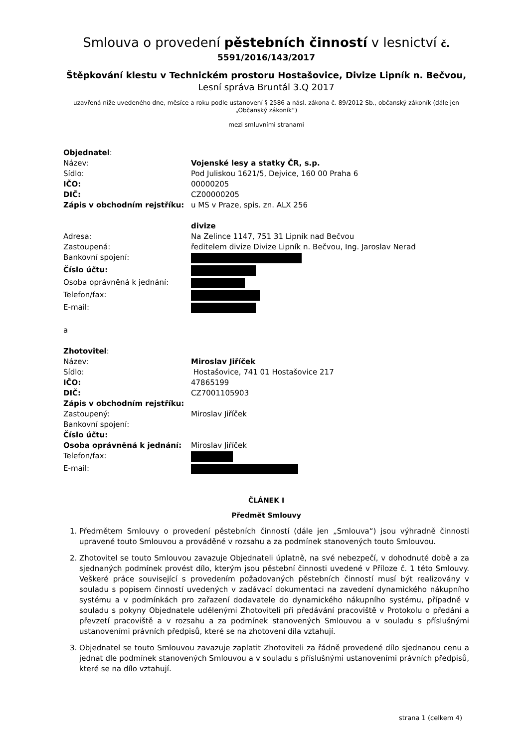Smlouva o provedení pěstebních činností v lesnictví č.
5591/2016/143/2017
Štěpkování klestu v Technickém prostoru Hostašovice, Divize Lipník n. Bečvou,
Lesní správa Bruntál 3.Q 2017
uzavřená níže uvedeného dne, měsíce a roku podle ustanovení § 2586 a násl. zákona č. 89/2012 Sb., občanský zákoník (dále jen „Občanský zákoník“)
mezi smluvními stranami
| Objednatel : | |
| Název: | Vojenské lesy a statky ČR, s.p. |
| Sídlo: | Pod Juliskou 1621/5, Dejvice, 160 00 Praha 6 |
| IČO: | 00000205 |
| DIČ: | CZ00000205 |
| Zápis v obchodním rejstříku: | u MS v Praze, spis. zn. ALX 256 |
| | divize |
| Adresa: | Na Zelince 1147, 751 31 Lipník nad Bečvou |
| Zastoupená: | ředitelem divize Divize Lipník n. Bečvou, Ing. Jaroslav Nerad |
| Bankovní spojení: | |
| Číslo účtu: | |
| Osoba oprávněná k jednání: | |
| Telefon/fax: | |
| E-mail: | |
| a | |
| Zhotovitel : | |
| Název: | Miroslav Jiříček |
| Sídlo: | Hostašovice, 741 01 Hostašovice 217 |
| IČO: | 47865199 |
| DIČ: | CZ7001105903 |
| Zápis v obchodním rejstříku: | |
| Zastoupený: | Miroslav Jiříček |
| Bankovní spojení: | |
| Číslo účtu: | |
| Osoba oprávněná k jednání: | Miroslav Jiříček |
| Telefon/fax: | |
| E-mail: | |
ČLÁNEK I
Předmět Smlouvy
1. Předmětem Smlouvy o provedení pěstebních činností (dále jen „Smlouva“) jsou výhradně činnosti upravené touto Smlouvou a prováděné v rozsahu a za podmínek stanovených touto Smlouvou.
2. Zhotovitel se touto Smlouvou zavazuje Objednateli úplatně, na své nebezpečí, v dohodnuté době a za sjednaných podmínek provést dílo, kterým jsou pěstební činnosti uvedené v Příloze č. 1 této Smlouvy. Veškeré práce související s provedením požadovaných pěstebních činností musí být realizovány v souladu s popisem činností uvedených v zadávací dokumentaci na zavedení dynamického nákupního systému a v podmínkách pro zařazení dodavatele do dynamického nákupního systému, případně v souladu s pokyny Objednatele udělenými Zhotoviteli při předávání pracoviště v Protokolu o předání a převzetí pracoviště a v rozsahu a za podmínek stanovených Smlouvou a v souladu s příslušnými ustanoveními právních předpisů, které se na zhotovení díla vztahují.
3. Objednatel se touto Smlouvou zavazuje zaplatit Zhotoviteli za řádně provedené dílo sjednanou cenu a jednat dle podmínek stanovených Smlouvou a v souladu s příslušnými ustanoveními právních předpisů, které se na dílo vztahují.
strana 1 (celkem 4)